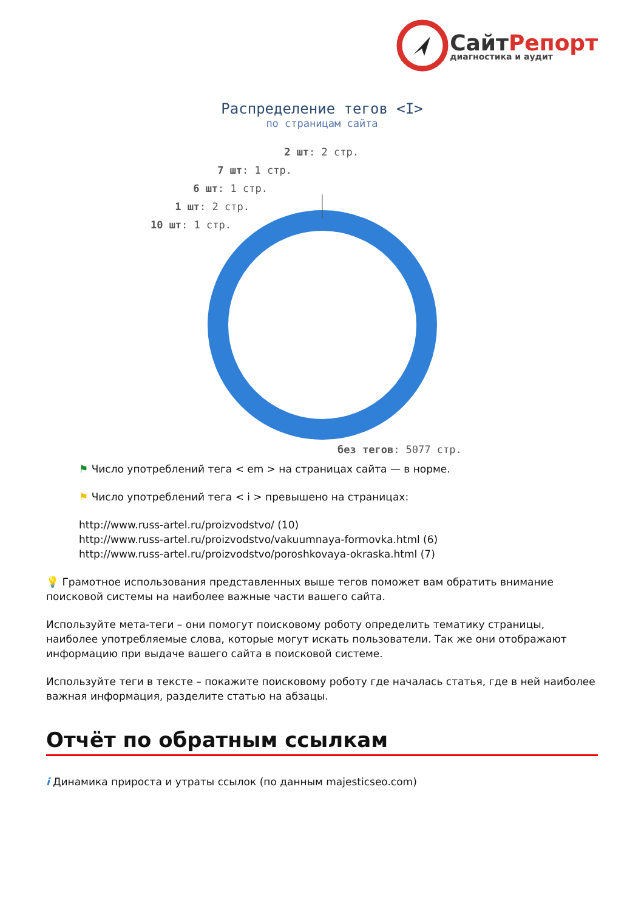СайтРепорт
диагностика и аудит
Распределение тегов <I>
по страницам сайта
2 шт: 2 стр.
7 шт: 1 стр.
6 шт: 1 стр.
1 шт: 2 стр.
10 шт: 1 стр.
без тегов: 5077 стр.
⚑ Число употреблений тега < em > на страницах сайта — в норме.
⚑ Число употреблений тега < i > превышено на страницах:
http://www.russ-artel.ru/proizvodstvo/ (10)
http://www.russ-artel.ru/proizvodstvo/vakuumnaya-formovka.html (6)
http://www.russ-artel.ru/proizvodstvo/poroshkovaya-okraska.html (7)
💡 Грамотное использования представленных выше тегов поможет вам обратить внимание поисковой системы на наиболее важные части вашего сайта.
Используйте мета-теги – они помогут поисковому роботу определить тематику страницы, наиболее употребляемые слова, которые могут искать пользователи. Так же они отображают информацию при выдаче вашего сайта в поисковой системе.
Используйте теги в тексте – покажите поисковому роботу где началась статья, где в ней наиболее важная информация, разделите статью на абзацы.
Отчёт по обратным ссылкам
i Динамика прироста и утраты ссылок (по данным majesticseo.com)